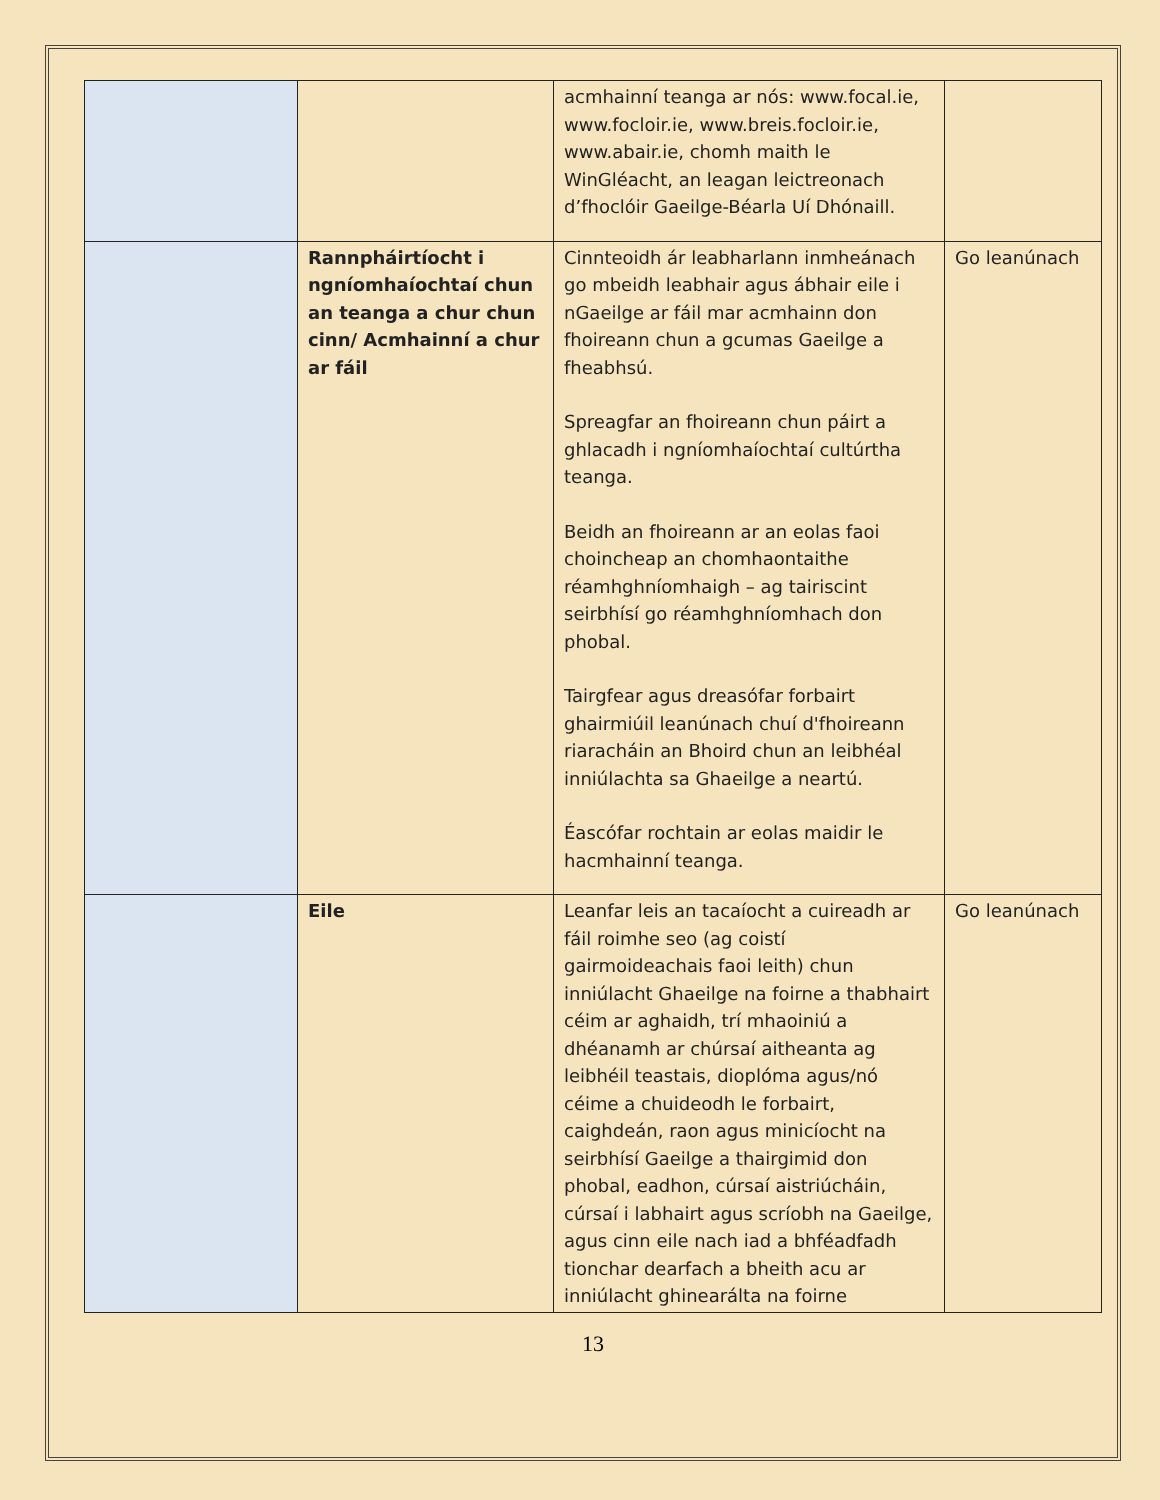| | | acmhainní teanga ar nós: www.focal.ie, www.focloir.ie, www.breis.focloir.ie, www.abair.ie, chomh maith le WinGléacht, an leagan leictreonach d’fhoclóir Gaeilge-Béarla Uí Dhónaill. | |
| | Rannpháirtíocht i ngníomhaíochtaí chun an teanga a chur chun cinn/ Acmhainní a chur ar fáil | Cinnteoidh ár leabharlann inmheánach go mbeidh leabhair agus ábhair eile i nGaeilge ar fáil mar acmhainn don fhoireann chun a gcumas Gaeilge a fheabhsú. Spreagfar an fhoireann chun páirt a ghlacadh i ngníomhaíochtaí cultúrtha teanga. Beidh an fhoireann ar an eolas faoi choincheap an chomhaontaithe réamhghníomhaigh – ag tairiscint seirbhísí go réamhghníomhach don phobal. Tairgfear agus dreasófar forbairt ghairmiúil leanúnach chuí d'fhoireann riaracháin an Bhoird chun an leibhéal inniúlachta sa Ghaeilge a neartú. Éascófar rochtain ar eolas maidir le hacmhainní teanga. | Go leanúnach |
| | Eile | Leanfar leis an tacaíocht a cuireadh ar fáil roimhe seo (ag coistí gairmoideachais faoi leith) chun inniúlacht Ghaeilge na foirne a thabhairt céim ar aghaidh, trí mhaoiniú a dhéanamh ar chúrsaí aitheanta ag leibhéil teastais, dioplóma agus/nó céime a chuideodh le forbairt, caighdeán, raon agus minicíocht na seirbhísí Gaeilge a thairgimid don phobal, eadhon, cúrsaí aistriúcháin, cúrsaí i labhairt agus scríobh na Gaeilge, agus cinn eile nach iad a bhféadfadh tionchar dearfach a bheith acu ar inniúlacht ghinearálta na foirne | Go leanúnach |
13